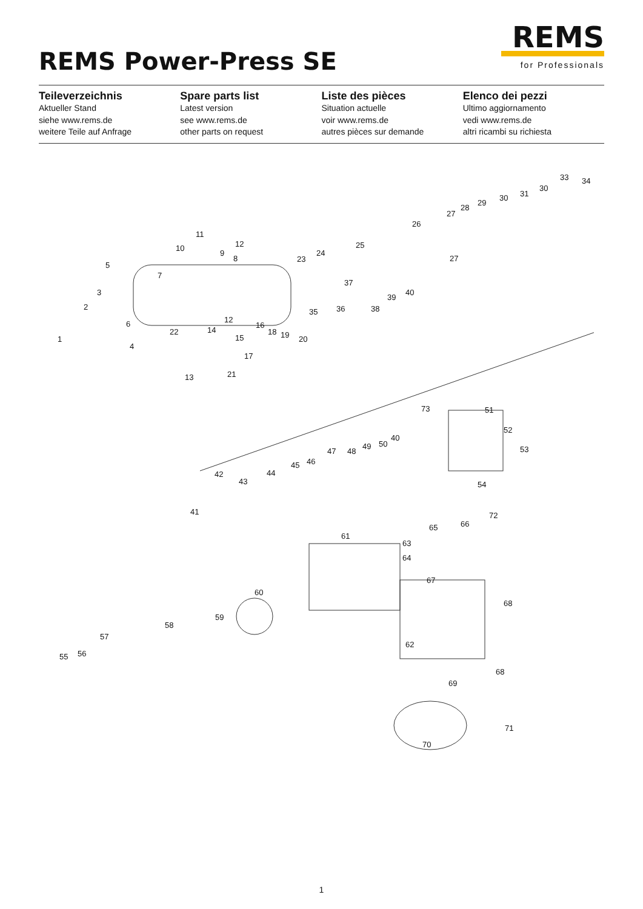REMS Power-Press SE
REMS
for Professionals
Teileverzeichnis
Aktueller Stand
siehe www.rems.de
weitere Teile auf Anfrage
Spare parts list
Latest version
see www.rems.de
other parts on request
Liste des pièces
Situation actuelle
voir www.rems.de
autres pièces sur demande
Elenco dei pezzi
Ultimo aggiornamento
vedi www.rems.de
altri ricambi su richiesta
10
11
12
5
3
2
1
6
4
7
8
9
22 14
12
13
15
16
17
18 19 20
21
23
24
25
26
27
27
28
29
30
30
31
33 34
35 36
37
38
39
40
41
42
43
44
45 46
47 48
49 50
40
73 51
52
53
54
61
65 66
72
63
64
67
68
68
62
69
60
59
58
57
56 55
70
71
1